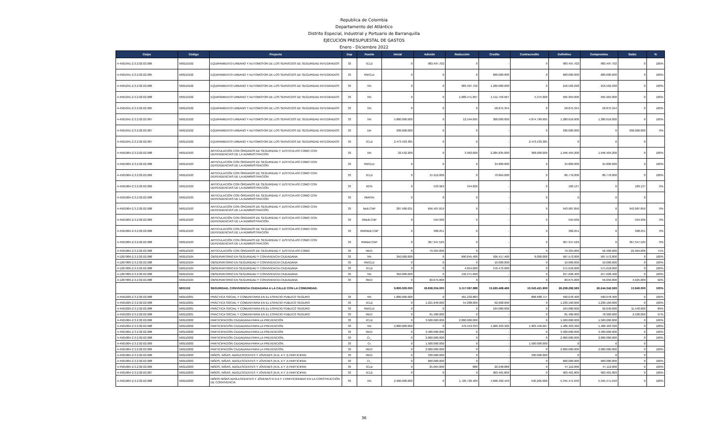Republica de Colombia
Departamento del Atlántico
Distrito Especial, Industrial y Portuario de Barranquilla
EJECUCIÓN PRESUPUESTAL DE GASTOS
Enero - Diciembre 2022
| Cuipo | Código | Proyecto | Dep | Fuente | Inicial | Adición | Reducción | Credito | Contracredito | Definitivo | Compromiso | Saldo | % |
| --- | --- | --- | --- | --- | --- | --- | --- | --- | --- | --- | --- | --- | --- |
| 4-4501041-2.3.2.02.02.006 | 560110102 | EQUIPAMIENTO URBANO Y AUTOMOTOR DE LOS SERVICIOS DE SEGURIDAD INTEGRADOS | 33 | ICLD | 0 | 983.497.702 | 0 | - | 0 | 983.497.702 | 983.497.702 | 0 | 100% |
| 4-4501041-2.3.2.02.02.005 | 560110102 | EQUIPAMIENTO URBANO Y AUTOMOTOR DE LOS SERVICIOS DE SEGURIDAD INTEGRADOS | 33 | RbICLD | 0 | 0 | 0 | 600.000.000 | 0 | 600.000.000 | 600.000.000 | 0 | 100% |
| 4-4501041-2.3.2.02.02.006 | 560110102 | EQUIPAMIENTO URBANO Y AUTOMOTOR DE LOS SERVICIOS DE SEGURIDAD INTEGRADOS | 33 | 5% | 0 | 0 | 983.497.702 | 1.200.000.000 | 0 | 216.502.298 | 216.502.298 | 0 | 100% |
| 4-4501041-2.3.2.02.02.008 | 560110102 | EQUIPAMIENTO URBANO Y AUTOMOTOR DE LOS SERVICIOS DE SEGURIDAD INTEGRADOS | 33 | 5% | 0 | 0 | 1.000.471.667 | 1.511.750.667 | 5.375.000 | 505.904.000 | 505.904.000 | 0 | 100% |
| 4-4501041-2.3.2.02.02.005 | 560110102 | EQUIPAMIENTO URBANO Y AUTOMOTOR DE LOS SERVICIOS DE SEGURIDAD INTEGRADOS | 33 | 5% | 0 | 0 | 0 | 58.875.344 | 0 | 58.875.344 | 58.875.344 | 0 | 100% |
| 4-4501041-2.3.2.02.02.007 | 560110102 | EQUIPAMIENTO URBANO Y AUTOMOTOR DE LOS SERVICIOS DE SEGURIDAD INTEGRADOS | 33 | 5% | 5.800.000.000 | 0 | 12.594.095 | 368.000.000 | 4.874.789.905 | 1.280.616.000 | 1.280.616.000 | 0 | 100% |
| 4-4501041-2.3.2.02.02.007 | 560110102 | EQUIPAMIENTO URBANO Y AUTOMOTOR DE LOS SERVICIOS DE SEGURIDAD INTEGRADOS | 33 | Div | 936.000.000 | 0 | 0 | - | 0 | 936.000.000 | 0 | 936.000.000 | 0% |
| 4-4501041-2.3.2.02.02.007 | 560110102 | EQUIPAMIENTO URBANO Y AUTOMOTOR DE LOS SERVICIOS DE SEGURIDAD INTEGRADOS | 33 | ICLD | 2.473.433.385 | 0 | 0 | - | 2.473.433.385 | 0 | 0 | 0 | |
| 4-4501004-2.3.2.02.02.008 | 560110103 | ARTICULACIÓN CON ÓRGANOS DE SEGURIDAD Y JUSTICIA ASÍ COMO CON DEPENDENCIAS DE LA ADMINISTRACIÓN | 33 | 5% | 32.532.200 | 0 | 3.963.000 | 2.285.835.000 | 368.000.000 | 1.946.404.200 | 1.946.404.200 | 0 | 100% |
| 4-4501004-2.3.2.02.02.008 | 560110103 | ARTICULACIÓN CON ÓRGANOS DE SEGURIDAD Y JUSTICIA ASÍ COMO CON DEPENDENCIAS DE LA ADMINISTRACIÓN | 33 | RbICLD | 0 | 0 | 0 | 34.800.000 | 0 | 34.800.000 | 34.800.000 | 0 | 100% |
| 4-4501004-2.3.2.02.02.009 | 560110103 | ARTICULACIÓN CON ÓRGANOS DE SEGURIDAD Y JUSTICIA ASÍ COMO CON DEPENDENCIAS DE LA ADMINISTRACIÓN | 33 | ICLD | 0 | 15.912.000 | 0 | 70.864.000 | 0 | 86.776.000 | 86.776.000 | 0 | 100% |
| 4-4501004-2.3.2.02.02.009 | 560110103 | ARTICULACIÓN CON ÓRGANOS DE SEGURIDAD Y JUSTICIA ASÍ COMO CON DEPENDENCIAS DE LA ADMINISTRACIÓN | 33 | R5% | 0 | 533.963 | 344.826 | - | 0 | 189.137 | 0 | 189.137 | 0% |
| 4-4501004-2.3.2.02.02.008 | 560110103 | ARTICULACIÓN CON ÓRGANOS DE SEGURIDAD Y JUSTICIA ASÍ COMO CON DEPENDENCIAS DE LA ADMINISTRACIÓN | 33 | RbR5% | 0 | 0 | 0 | - | 0 | 0 | 0 | 0 | |
| 4-4501004-2.3.2.02.02.008 | 560110103 | ARTICULACIÓN CON ÓRGANOS DE SEGURIDAD Y JUSTICIA ASÍ COMO CON DEPENDENCIAS DE LA ADMINISTRACIÓN | 33 | Mult.CNP | 287.580.031 | 656.407.819 | 0 | - | 0 | 943.987.850 | 0 | 943.987.850 | 0% |
| 4-4501004-2.3.2.02.02.009 | 560110103 | ARTICULACIÓN CON ÓRGANOS DE SEGURIDAD Y JUSTICIA ASÍ COMO CON DEPENDENCIAS DE LA ADMINISTRACIÓN | 33 | RMult.CNP | 0 | 594.936 | 0 | - | 0 | 594.936 | 0 | 594.936 | 0% |
| 4-4501004-2.3.2.02.02.008 | 560110103 | ARTICULACIÓN CON ÓRGANOS DE SEGURIDAD Y JUSTICIA ASÍ COMO CON DEPENDENCIAS DE LA ADMINISTRACIÓN | 33 | RbRMult.CNP | 0 | 368.251 | 0 | - | 0 | 368.251 | 0 | 368.251 | 0% |
| 4-4501004-2.3.2.02.02.008 | 560110103 | ARTICULACIÓN CON ÓRGANOS DE SEGURIDAD Y JUSTICIA ASÍ COMO CON DEPENDENCIAS DE LA ADMINISTRACIÓN | 33 | RbMult.CNP | 0 | 367.347.529 | 0 | - | 0 | 367.347.529 | 0 | 367.347.529 | 0% |
| 4-4501004-2.3.2.02.02.008 | 560110103 | ARTICULACIÓN CON ÓRGANOS DE SEGURIDAD Y JUSTICIA ASÍ COMO | 33 | RbCr | 0 | 79.304.000 | 0 | - | 0 | 79.304.000 | 56.400.000 | 22.904.000 | 71% |
| 4-1207009-2.3.2.02.02.008 | 560110104 | OBSERVATORIO EN SEGURIDAD Y CONVIVENCIA CIUDADANA | 33 | 5% | 350.000.000 | 0 | 690.845.400 | 936.417.400 | 8.000.000 | 587.572.000 | 587.572.000 | 0 | 100% |
| 4-1207009-2.3.2.02.02.008 | 560110104 | OBSERVATORIO EN SEGURIDAD Y CONVIVENCIA CIUDADANA | 33 | RbICLD | 0 | 0 | 0 | 10.000.000 | 0 | 10.000.000 | 10.000.000 | 0 | 100% |
| 4-1207009-2.3.2.02.02.008 | 560110104 | OBSERVATORIO EN SEGURIDAD Y CONVIVENCIA CIUDADANA | 33 | ICLD | 0 | 0 | 4.854.000 | 576.472.000 | 0 | 571.618.000 | 571.618.000 | 0 | 100% |
| 4-1207009-2.3.2.02.02.008 | 560110104 | OBSERVATORIO EN SEGURIDAD Y CONVIVENCIA CIUDADANA | 33 | 5% | 350.000.000 | 0 | 132.371.600 | - | 0 | 217.628.400 | 217.628.400 | 0 | 100% |
| 4-1207009-2.3.2.02.02.008 | 560110104 | OBSERVATORIO EN SEGURIDAD Y CONVIVENCIA CIUDADANA | 33 | RbCr | 0 | 60.675.000 | 0 | - | 0 | 60.675.000 | 56.050.000 | 4.625.000 | 92% |
| | 5601102 | SEGURIDAD, CONVIVENCIA CIUDADANA A LA CALLE CON LA COMUNIDAD. | | | 9.800.000.000 | 18.658.304.000 | 5.117.067.988 | 13.260.468.466 | 10.343.421.909 | 26.258.282.569 | 26.244.342.569 | 13.940.000 | 100% |
| 4-4501029-2.3.2.02.02.008 | 560110201 | PRÁCTICA SOCIAL Y COMUNITARIA EN EL ESPACIO PUBLICO SEGURO | 33 | 5% | 1.800.000.000 | 0 | 401.232.883 | - | 808.688.717 | 590.078.400 | 590.078.400 | 0 | 100% |
| 4-4501029-2.3.2.02.02.008 | 560110201 | PRÁCTICA SOCIAL Y COMUNITARIA EN EL ESPACIO PUBLICO SEGURO | 33 | ICLD | 0 | 1.221.840.000 | 54.288.000 | 62.608.000 | 0 | 1.230.160.000 | 1.230.160.000 | 0 | 100% |
| 4-4501029-2.3.2.02.02.008 | 560110201 | PRÁCTICA SOCIAL Y COMUNITARIA EN EL ESPACIO PUBLICO SEGURO | 33 | RbICLD | 0 | 0 | 0 | 104.080.000 | 0 | 104.080.000 | 92.640.000 | 11.440.000 | 89% |
| 4-4501029-2.3.2.02.02.008 | 560110201 | PRACTICA SOCIAL Y COMUNITARIA EN EL ESPACIO PUBLICO SEGURO | 33 | RbCr | 0 | 81.400.000 | 0 | - | 0 | 81.400.000 | 78.900.000 | 2.500.000 | 97% |
| 4-4501004-2.3.2.02.02.008 | 560110202 | PARTICIPACIÓN CIUDADANA PARA LA PREVENCIÓN | 33 | ICLD | 0 | 3.500.000.000 | 2.000.000.000 | - | 0 | 1.500.000.000 | 1.500.000.000 | 0 | 100% |
| 4-4501004-2.3.2.02.02.008 | 560110202 | PARTICIPACIÓN CIUDADANA PARA LA PREVENCIÓN | 33 | 5% | 2.800.000.000 | 0 | 476.553.333 | 1.066.403.320 | 1.903.446.667 | 1.486.403.320 | 1.486.403.320 | 0 | 100% |
| 4-4501004-2.3.2.02.02.008 | 560110202 | PARTICIPACIÓN CIUDADANA PARA LA PREVENCIÓN | 33 | RbCr | 0 | 3.400.000.000 | 0 | - | 0 | 3.400.000.000 | 3.400.000.000 | 0 | 100% |
| 4-4501004-2.3.2.02.02.008 | 560110202 | PARTICIPACIÓN CIUDADANA PARA LA PREVENCIÓN. | 33 | Cr_ | 0 | 2.000.000.000 | 0 | - | 0 | 2.000.000.000 | 2.000.000.000 | 0 | 100% |
| 4-4501004-2.3.2.02.02.009 | 560110202 | PARTICIPACIÓN CIUDADANA PARA LA PREVENCIÓN. | 33 | Cr. | 0 | 1.500.000.000 | 0 | - | 1.500.000.000 | 0 | 0 | 0 | |
| 4-4501004-2.3.2.02.02.009 | 560110202 | PARTICIPACIÓN CIUDADANA PARA LA PREVENCIÓN. | 33 | RbCr | 0 | 2.000.000.000 | 0 | - | 0 | 2.000.000.000 | 2.000.000.000 | 0 | 100% |
| 4-4501004-2.3.2.02.02.008 | 560110203 | NIÑOS, NIÑAS, ADOLESCENTES Y JÓVENES (N,N, A Y J) PARTICIPAN | 33 | RbCr | 0 | 330.000.000 | 0 | - | 330.000.000 | 0 | 0 | 0 | |
| 4-4501004-2.3.2.02.02.008 | 560110203 | NIÑOS, NIÑAS, ADOLESCENTES Y JÓVENES (N,N, A Y J) PARTICIPAN | 33 | Cr_ | 0 | 600.000.000 | 0 | - | 0 | 600.000.000 | 600.000.000 | 0 | 100% |
| 4-4501004-2.3.2.02.02.009 | 560110203 | NIÑOS, NIÑAS, ADOLESCENTES Y JÓVENES (N,N, A Y J) PARTICIPAN | 33 | ICLD | 0 | 25.064.000 | 888 | 22.048.888 | 0 | 47.112.000 | 47.112.000 | 0 | 100% |
| 4-4501004-2.3.2.02.02.007 | 560110203 | NIÑOS, NIÑAS, ADOLESCENTES Y JÓVENES (N,N, A Y J) PARTICIPAN | 33 | ICLD | 0 | 0 | 0 | 903.401.809 | 0 | 903.401.809 | 903.401.809 | 0 | 100% |
| 4-4501004-2.3.2.02.02.008 | 560110203 | NIÑOS NIÑAS ADOLESCENTES Y JÓVENES N N A Y J PARTICIPANDO EN LA CONSTRUCCIÓN DE CONVIVENCIA | 33 | 5% | 2.900.000.000 | 0 | 1.720.726.409 | 4.696.402.449 | 530.205.000 | 5.345.471.040 | 5.345.471.040 | 0 | 100% |
36